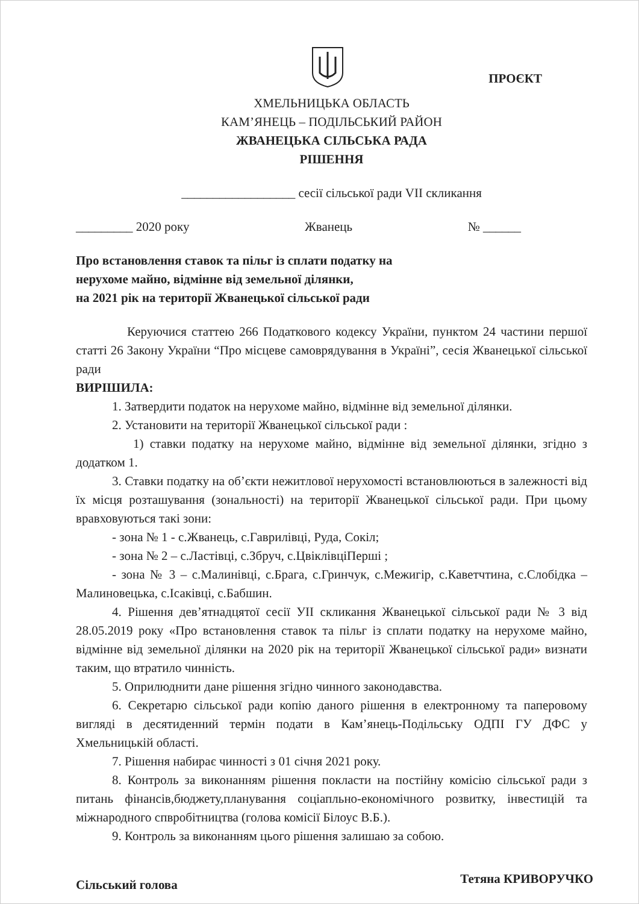ПРОЄКТ
ХМЕЛЬНИЦЬКА ОБЛАСТЬ
КАМ’ЯНЕЦЬ – ПОДІЛЬСЬКИЙ РАЙОН
ЖВАНЕЦЬКА СІЛЬСЬКА РАДА
РІШЕННЯ
__________________ сесії сільської ради VII скликання
_________ 2020 року Жванець № ______
Про встановлення ставок та пільг із сплати податку на
нерухоме майно, відмінне від земельної ділянки,
на 2021 рік на території Жванецької сільської ради
Керуючися статтею 266 Податкового кодексу України, пунктом 24 частини першої статті 26 Закону України “Про місцеве самоврядування в Україні”, сесія Жванецької сільської ради
ВИРІШИЛА:
1. Затвердити податок на нерухоме майно, відмінне від земельної ділянки.
2. Установити на території Жванецької сільської ради :
1) ставки податку на нерухоме майно, відмінне від земельної ділянки, згідно з додатком 1.
3. Ставки податку на об’єкти нежитлової нерухомості встановлюються в залежності від їх місця розташування (зональності) на території Жванецької сільської ради. При цьому вравховуються такі зони:
- зона № 1 - с.Жванець, с.Гаврилівці, Руда, Сокіл;
- зона № 2 – с.Ластівці, с.Збруч, с.ЦвіклівціПерші ;
- зона № 3 – с.Малинівці, с.Брага, с.Гринчук, с.Межигір, с.Каветчтина, с.Слобідка – Малиновецька, с.Ісаківці, с.Бабшин.
4. Рішення дев’ятнадцятої сесії УІІ скликання Жванецької сільської ради № 3 від 28.05.2019 року «Про встановлення ставок та пільг із сплати податку на нерухоме майно, відмінне від земельної ділянки на 2020 рік на території Жванецької сільської ради» визнати таким, що втратило чинність.
5. Оприлюднити дане рішення згідно чинного законодавства.
6. Секретарю сільської ради копію даного рішення в електронному та паперовому вигляді в десятиденний термін подати в Кам’янець-Подільську ОДПІ ГУ ДФС у Хмельницькій області.
7. Рішення набирає чинності з 01 січня 2021 року.
8. Контроль за виконанням рішення покласти на постійну комісію сільської ради з питань фінансів,бюджету,планування соціапльно-економічного розвитку, інвестицій та міжнародного спвробітництва (голова комісії Білоус В.Б.).
9. Контроль за виконанням цього рішення залишаю за собою.
Сільський голова Тетяна КРИВОРУЧКО